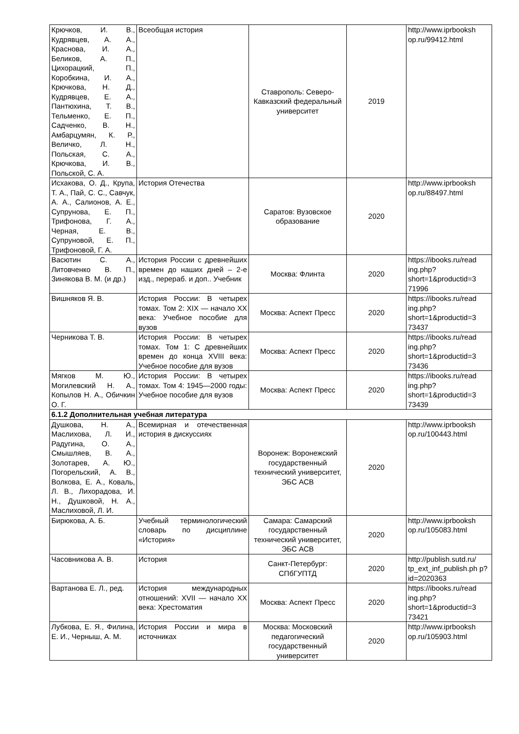| Крючков, И. В., Кудрявцев, А. А., Краснова, И. А., Беликов, А. П., Цихорацкий, П., Коробкина, И. А., Крючкова, Н. Д., Кудрявцев, Е. А., Пантюхина, Т. В., Тельменко, Е. П., Садченко, В. Н., Амбарцумян, К. Р., Величко, Л. Н., Польская, С. А., Крючкова, И. В., Польской, С. А. | Всеобщая история | Ставрополь: Северо-Кавказский федеральный университет | 2019 | http://www.iprbooksh op.ru/99412.html |
| Исхакова, О. Д., Крупа, Т. А., Пай, С. С., Савчук, А. А., Салионов, А. Е., Супрунова, Е. П., Трифонова, Г. А., Черная, Е. В., Супруновой, Е. П., Трифоновой, Г. А. | История Отечества | Саратов: Вузовское образование | 2020 | http://www.iprbooksh op.ru/88497.html |
| Васютин С. А., Литовченко В. П., Зинякова В. М. (и др.) | История России с древнейших времен до наших дней – 2-е изд., перераб. и доп.. Учебник | Москва: Флинта | 2020 | https://ibooks.ru/read ing.php? short=1&productid=3 71996 |
| Вишняков Я. В. | История России: В четырех томах. Том 2: XIX — начало XX века: Учебное пособие для вузов | Москва: Аспект Пресс | 2020 | https://ibooks.ru/read ing.php? short=1&productid=3 73437 |
| Черникова Т. В. | История России: В четырех томах. Том 1: С древнейших времен до конца XVIII века: Учебное пособие для вузов | Москва: Аспект Пресс | 2020 | https://ibooks.ru/read ing.php? short=1&productid=3 73436 |
| Мягков М. Ю., Могилевский Н. А., Копылов Н. А., Обичкин О. Г. | История России: В четырех томах. Том 4: 1945—2000 годы: Учебное пособие для вузов | Москва: Аспект Пресс | 2020 | https://ibooks.ru/read ing.php? short=1&productid=3 73439 |
| 6.1.2 Дополнительная учебная литература | | | | |
| Душкова, Н. А., Маслихова, Л. И., Радугина, О. А., Смышляев, В. А., Золотарев, А. Ю., Погорельский, А. В., Волкова, Е. А., Коваль, Л. В., Лихорадова, И. Н., Душковой, Н. А., Маслиховой, Л. И. | Всемирная и отечественная история в дискуссиях | Воронеж: Воронежский государственный технический университет, ЭБС АСВ | 2020 | http://www.iprbooksh op.ru/100443.html |
| Бирюкова, А. Б. | Учебный терминологический словарь по дисциплине «История» | Самара: Самарский государственный технический университет, ЭБС АСВ | 2020 | http://www.iprbooksh op.ru/105083.html |
| Часовникова А. В. | История | Санкт-Петербург: СПбГУПТД | 2020 | http://publish.sutd.ru/ tp_ext_inf_publish.ph p?id=2020363 |
| Вартанова Е. Л., ред. | История международных отношений: XVII — начало XX века: Хрестоматия | Москва: Аспект Пресс | 2020 | https://ibooks.ru/read ing.php? short=1&productid=3 73421 |
| Лубкова, Е. Я., Филина, Е. И., Черныш, А. М. | История России и мира в источниках | Москва: Московский педагогический государственный университет | 2020 | http://www.iprbooksh op.ru/105903.html |